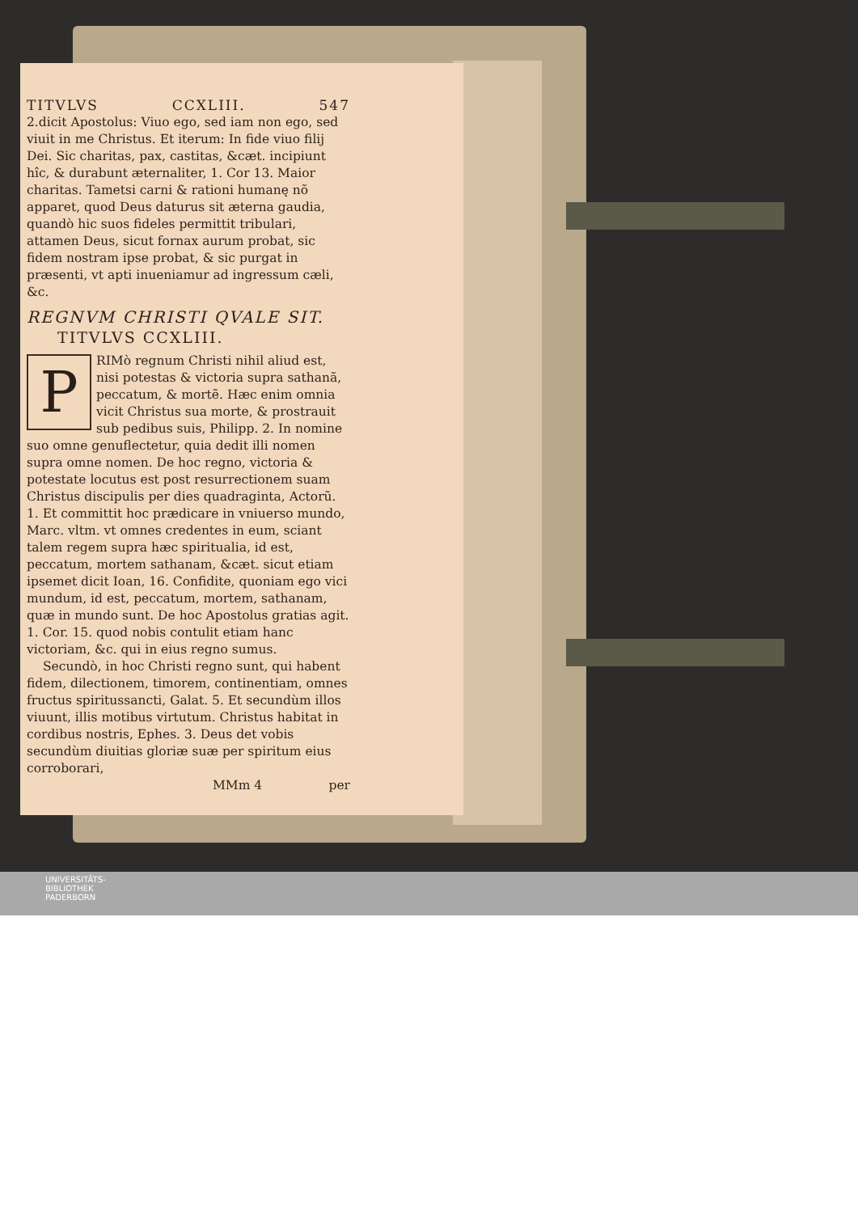TITVLVS CCXLIII. 547
2.dicit Apostolus: Viuo ego, sed iam non ego, sed viuit in me Christus. Et iterum: In fide viuo filij Dei. Sic charitas, pax, castitas, &cæt. incipiunt hîc, & durabunt æternaliter, 1. Cor 13. Maior charitas. Tametsi carni & rationi humanę nõ apparet, quod Deus daturus sit æterna gaudia, quandò hic suos fideles permittit tribulari, attamen Deus, sicut fornax aurum probat, sic fidem nostram ipse probat, & sic purgat in præsenti, vt apti inueniamur ad ingressum cæli, &c.
REGNVM CHRISTI QVALE SIT.
TITVLVS CCXLIII.
PRIMò regnum Christi nihil aliud est, nisi potestas & victoria supra sathanã, peccatum, & mortẽ. Hæc enim omnia vicit Christus sua morte, & prostrauit sub pedibus suis, Philipp. 2. In nomine suo omne genuflectetur, quia dedit illi nomen supra omne nomen. De hoc regno, victoria & potestate locutus est post resurrectionem suam Christus discipulis per dies quadraginta, Actorũ. 1. Et committit hoc prædicare in vniuerso mundo, Marc. vltm. vt omnes credentes in eum, sciant talem regem supra hæc spiritualia, id est, peccatum, mortem sathanam, &cæt. sicut etiam ipsemet dicit Ioan, 16. Confidite, quoniam ego vici mundum, id est, peccatum, mortem, sathanam, quæ in mundo sunt. De hoc Apostolus gratias agit. 1. Cor. 15. quod nobis contulit etiam hanc victoriam, &c. qui in eius regno sumus.
Secundò, in hoc Christi regno sunt, qui habent fidem, dilectionem, timorem, continentiam, omnes fructus spiritussancti, Galat. 5. Et secundùm illos viuunt, illis motibus virtutum. Christus habitat in cordibus nostris, Ephes. 3. Deus det vobis secundùm diuitias gloriæ suæ per spiritum eius corroborari,
MMm 4 per
UNIVERSITÄTS-
BIBLIOTHEK
PADERBORN